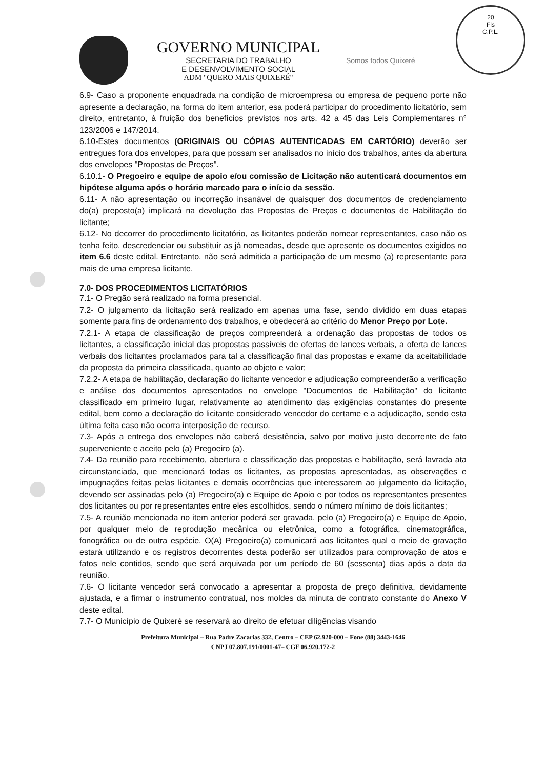20
Fls
C.P.L.
GOVERNO MUNICIPAL
SECRETARIA DO TRABALHO
E DESENVOLVIMENTO SOCIAL
ADM "QUERO MAIS QUIXERÉ"
Somos todos Quixeré
6.9- Caso a proponente enquadrada na condição de microempresa ou empresa de pequeno porte não apresente a declaração, na forma do item anterior, esa poderá participar do procedimento licitatório, sem direito, entretanto, à fruição dos benefícios previstos nos arts. 42 a 45 das Leis Complementares n° 123/2006 e 147/2014.
6.10-Estes documentos (ORIGINAIS OU CÓPIAS AUTENTICADAS EM CARTÓRIO) deverão ser entregues fora dos envelopes, para que possam ser analisados no início dos trabalhos, antes da abertura dos envelopes "Propostas de Preços".
6.10.1- O Pregoeiro e equipe de apoio e/ou comissão de Licitação não autenticará documentos em hipótese alguma após o horário marcado para o início da sessão.
6.11- A não apresentação ou incorreção insanável de quaisquer dos documentos de credenciamento do(a) preposto(a) implicará na devolução das Propostas de Preços e documentos de Habilitação do licitante;
6.12- No decorrer do procedimento licitatório, as licitantes poderão nomear representantes, caso não os tenha feito, descredenciar ou substituir as já nomeadas, desde que apresente os documentos exigidos no item 6.6 deste edital. Entretanto, não será admitida a participação de um mesmo (a) representante para mais de uma empresa licitante.
7.0- DOS PROCEDIMENTOS LICITATÓRIOS
7.1- O Pregão será realizado na forma presencial.
7.2- O julgamento da licitação será realizado em apenas uma fase, sendo dividido em duas etapas somente para fins de ordenamento dos trabalhos, e obedecerá ao critério do Menor Preço por Lote.
7.2.1- A etapa de classificação de preços compreenderá a ordenação das propostas de todos os licitantes, a classificação inicial das propostas passíveis de ofertas de lances verbais, a oferta de lances verbais dos licitantes proclamados para tal a classificação final das propostas e exame da aceitabilidade da proposta da primeira classificada, quanto ao objeto e valor;
7.2.2- A etapa de habilitação, declaração do licitante vencedor e adjudicação compreenderão a verificação e análise dos documentos apresentados no envelope "Documentos de Habilitação" do licitante classificado em primeiro lugar, relativamente ao atendimento das exigências constantes do presente edital, bem como a declaração do licitante considerado vencedor do certame e a adjudicação, sendo esta última feita caso não ocorra interposição de recurso.
7.3- Após a entrega dos envelopes não caberá desistência, salvo por motivo justo decorrente de fato superveniente e aceito pelo (a) Pregoeiro (a).
7.4- Da reunião para recebimento, abertura e classificação das propostas e habilitação, será lavrada ata circunstanciada, que mencionará todas os licitantes, as propostas apresentadas, as observações e impugnações feitas pelas licitantes e demais ocorrências que interessarem ao julgamento da licitação, devendo ser assinadas pelo (a) Pregoeiro(a) e Equipe de Apoio e por todos os representantes presentes dos licitantes ou por representantes entre eles escolhidos, sendo o número mínimo de dois licitantes;
7.5- A reunião mencionada no item anterior poderá ser gravada, pelo (a) Pregoeiro(a) e Equipe de Apoio, por qualquer meio de reprodução mecânica ou eletrônica, como a fotográfica, cinematográfica, fonográfica ou de outra espécie. O(A) Pregoeiro(a) comunicará aos licitantes qual o meio de gravação estará utilizando e os registros decorrentes desta poderão ser utilizados para comprovação de atos e fatos nele contidos, sendo que será arquivada por um período de 60 (sessenta) dias após a data da reunião.
7.6- O licitante vencedor será convocado a apresentar a proposta de preço definitiva, devidamente ajustada, e a firmar o instrumento contratual, nos moldes da minuta de contrato constante do Anexo V deste edital.
7.7- O Município de Quixeré se reservará ao direito de efetuar diligências visando
Prefeitura Municipal – Rua Padre Zacarias 332, Centro – CEP 62.920-000 – Fone (88) 3443-1646
CNPJ 07.807.191/0001-47– CGF 06.920.172-2